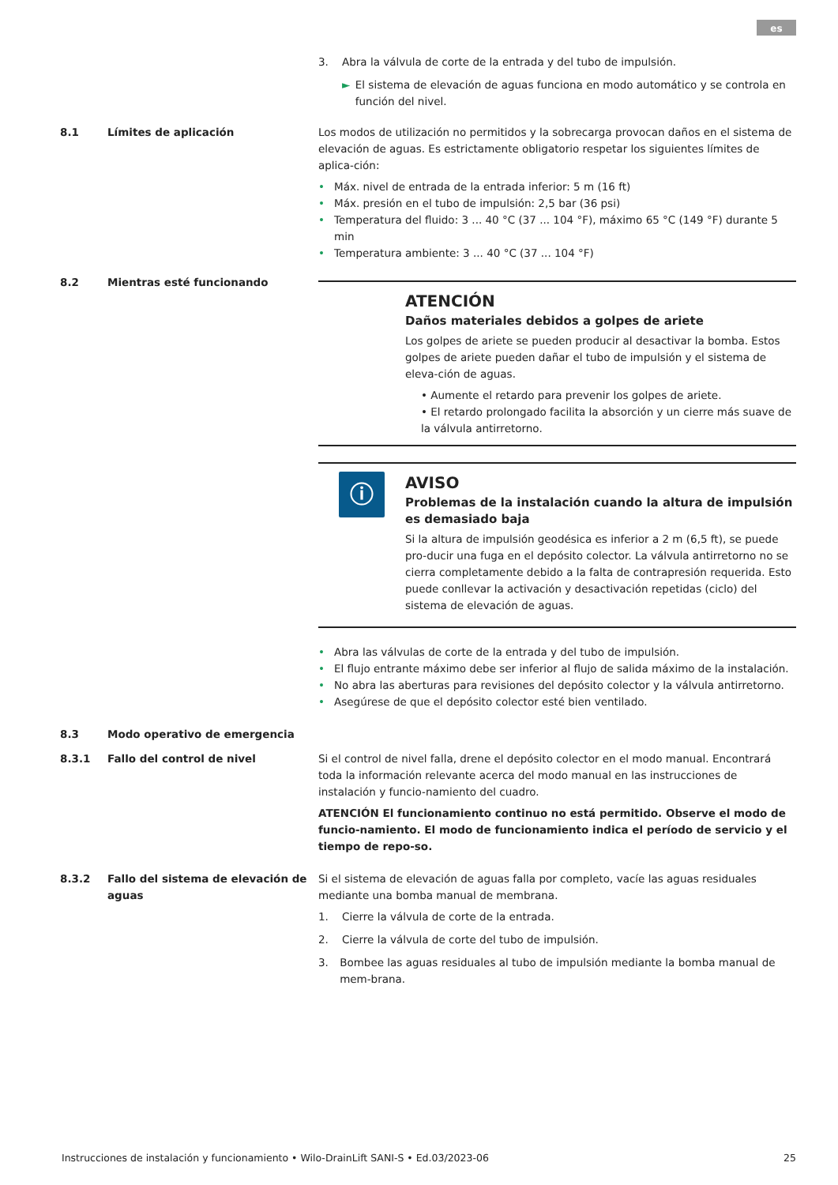es
3. Abra la válvula de corte de la entrada y del tubo de impulsión.
► El sistema de elevación de aguas funciona en modo automático y se controla en función del nivel.
8.1 Límites de aplicación Los modos de utilización no permitidos y la sobrecarga provocan daños en el sistema de elevación de aguas. Es estrictamente obligatorio respetar los siguientes límites de aplica-ción:
• Máx. nivel de entrada de la entrada inferior: 5 m (16 ft)
• Máx. presión en el tubo de impulsión: 2,5 bar (36 psi)
• Temperatura del fluido: 3 ... 40 °C (37 ... 104 °F), máximo 65 °C (149 °F) durante 5 min
• Temperatura ambiente: 3 ... 40 °C (37 ... 104 °F)
8.2 Mientras esté funcionando
ATENCIÓN
Daños materiales debidos a golpes de ariete
Los golpes de ariete se pueden producir al desactivar la bomba. Estos golpes de ariete pueden dañar el tubo de impulsión y el sistema de eleva-ción de aguas.
• Aumente el retardo para prevenir los golpes de ariete.
• El retardo prolongado facilita la absorción y un cierre más suave de la válvula antirretorno.
ⓘ
AVISO
Problemas de la instalación cuando la altura de impulsión es demasiado baja
Si la altura de impulsión geodésica es inferior a 2 m (6,5 ft), se puede pro-ducir una fuga en el depósito colector. La válvula antirretorno no se cierra completamente debido a la falta de contrapresión requerida. Esto puede conllevar la activación y desactivación repetidas (ciclo) del sistema de elevación de aguas.
• Abra las válvulas de corte de la entrada y del tubo de impulsión.
• El flujo entrante máximo debe ser inferior al flujo de salida máximo de la instalación.
• No abra las aberturas para revisiones del depósito colector y la válvula antirretorno.
• Asegúrese de que el depósito colector esté bien ventilado.
8.3 Modo operativo de emergencia
8.3.1 Fallo del control de nivel Si el control de nivel falla, drene el depósito colector en el modo manual. Encontrará toda la información relevante acerca del modo manual en las instrucciones de instalación y funcio-namiento del cuadro.
ATENCIÓN El funcionamiento continuo no está permitido. Observe el modo de funcio-namiento. El modo de funcionamiento indica el período de servicio y el tiempo de repo-so.
8.3.2 Fallo del sistema de elevación de aguas
Si el sistema de elevación de aguas falla por completo, vacíe las aguas residuales mediante una bomba manual de membrana.
1. Cierre la válvula de corte de la entrada.
2. Cierre la válvula de corte del tubo de impulsión.
3. Bombee las aguas residuales al tubo de impulsión mediante la bomba manual de mem-brana.
Instrucciones de instalación y funcionamiento • Wilo-DrainLift SANI-S • Ed.03/2023-06 25